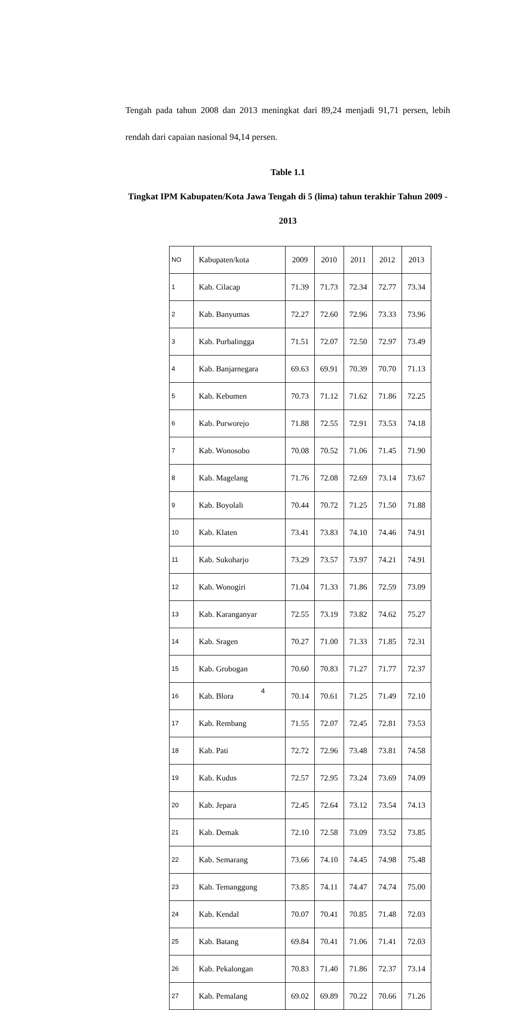Tengah pada tahun 2008 dan 2013 meningkat dari 89,24 menjadi 91,71 persen, lebih rendah dari capaian nasional 94,14 persen.
Table 1.1
Tingkat IPM Kabupaten/Kota Jawa Tengah di 5 (lima) tahun terakhir Tahun 2009 - 2013
| NO | Kabupaten/kota | 2009 | 2010 | 2011 | 2012 | 2013 |
| --- | --- | --- | --- | --- | --- | --- |
| 1 | Kab. Cilacap | 71.39 | 71.73 | 72.34 | 72.77 | 73.34 |
| 2 | Kab. Banyumas | 72.27 | 72.60 | 72.96 | 73.33 | 73.96 |
| 3 | Kab. Purbalingga | 71.51 | 72.07 | 72.50 | 72.97 | 73.49 |
| 4 | Kab. Banjarnegara | 69.63 | 69.91 | 70.39 | 70.70 | 71.13 |
| 5 | Kab. Kebumen | 70.73 | 71.12 | 71.62 | 71.86 | 72.25 |
| 6 | Kab. Purworejo | 71.88 | 72.55 | 72.91 | 73.53 | 74.18 |
| 7 | Kab. Wonosobo | 70.08 | 70.52 | 71.06 | 71.45 | 71.90 |
| 8 | Kab. Magelang | 71.76 | 72.08 | 72.69 | 73.14 | 73.67 |
| 9 | Kab. Boyolali | 70.44 | 70.72 | 71.25 | 71.50 | 71.88 |
| 10 | Kab. Klaten | 73.41 | 73.83 | 74.10 | 74.46 | 74.91 |
| 11 | Kab. Sukoharjo | 73.29 | 73.57 | 73.97 | 74.21 | 74.91 |
| 12 | Kab. Wonogiri | 71.04 | 71.33 | 71.86 | 72.59 | 73.09 |
| 13 | Kab. Karanganyar | 72.55 | 73.19 | 73.82 | 74.62 | 75.27 |
| 14 | Kab. Sragen | 70.27 | 71.00 | 71.33 | 71.85 | 72.31 |
| 15 | Kab. Grobogan | 70.60 | 70.83 | 71.27 | 71.77 | 72.37 |
| 16 | Kab. Blora | 70.14 | 70.61 | 71.25 | 71.49 | 72.10 |
| 17 | Kab. Rembang | 71.55 | 72.07 | 72.45 | 72.81 | 73.53 |
| 18 | Kab. Pati | 72.72 | 72.96 | 73.48 | 73.81 | 74.58 |
| 19 | Kab. Kudus | 72.57 | 72.95 | 73.24 | 73.69 | 74.09 |
| 20 | Kab. Jepara | 72.45 | 72.64 | 73.12 | 73.54 | 74.13 |
| 21 | Kab. Demak | 72.10 | 72.58 | 73.09 | 73.52 | 73.85 |
| 22 | Kab. Semarang | 73.66 | 74.10 | 74.45 | 74.98 | 75.48 |
| 23 | Kab. Temanggung | 73.85 | 74.11 | 74.47 | 74.74 | 75.00 |
| 24 | Kab. Kendal | 70.07 | 70.41 | 70.85 | 71.48 | 72.03 |
| 25 | Kab. Batang | 69.84 | 70.41 | 71.06 | 71.41 | 72.03 |
| 26 | Kab. Pekalongan | 70.83 | 71.40 | 71.86 | 72.37 | 73.14 |
| 27 | Kab. Pemalang | 69.02 | 69.89 | 70.22 | 70.66 | 71.26 |
4